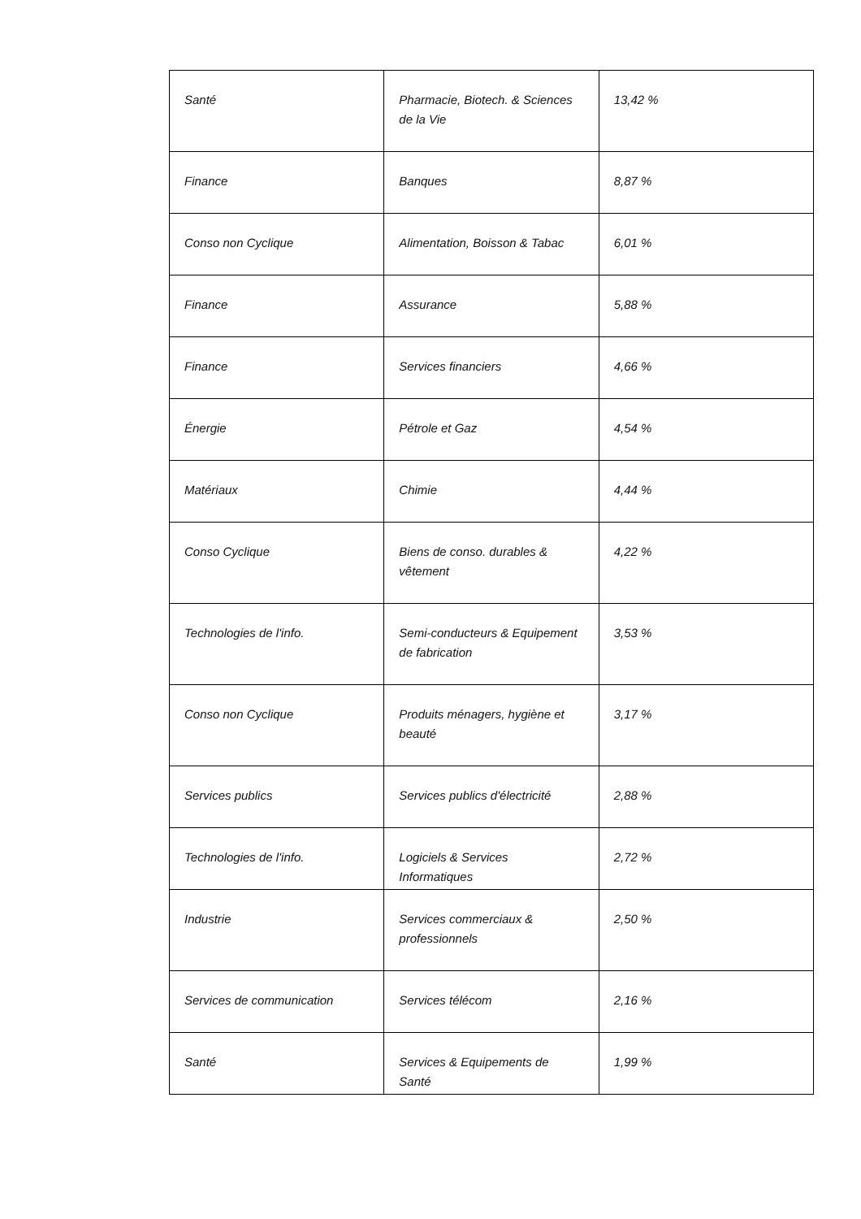| Santé | Pharmacie, Biotech. & Sciences de la Vie | 13,42 % |
| Finance | Banques | 8,87 % |
| Conso non Cyclique | Alimentation, Boisson & Tabac | 6,01 % |
| Finance | Assurance | 5,88 % |
| Finance | Services financiers | 4,66 % |
| Énergie | Pétrole et Gaz | 4,54 % |
| Matériaux | Chimie | 4,44 % |
| Conso Cyclique | Biens de conso. durables & vêtement | 4,22 % |
| Technologies de l'info. | Semi-conducteurs & Equipement de fabrication | 3,53 % |
| Conso non Cyclique | Produits ménagers, hygiène et beauté | 3,17 % |
| Services publics | Services publics d'électricité | 2,88 % |
| Technologies de l'info. | Logiciels & Services Informatiques | 2,72 % |
| Industrie | Services commerciaux & professionnels | 2,50 % |
| Services de communication | Services télécom | 2,16 % |
| Santé | Services & Equipements de Santé | 1,99 % |